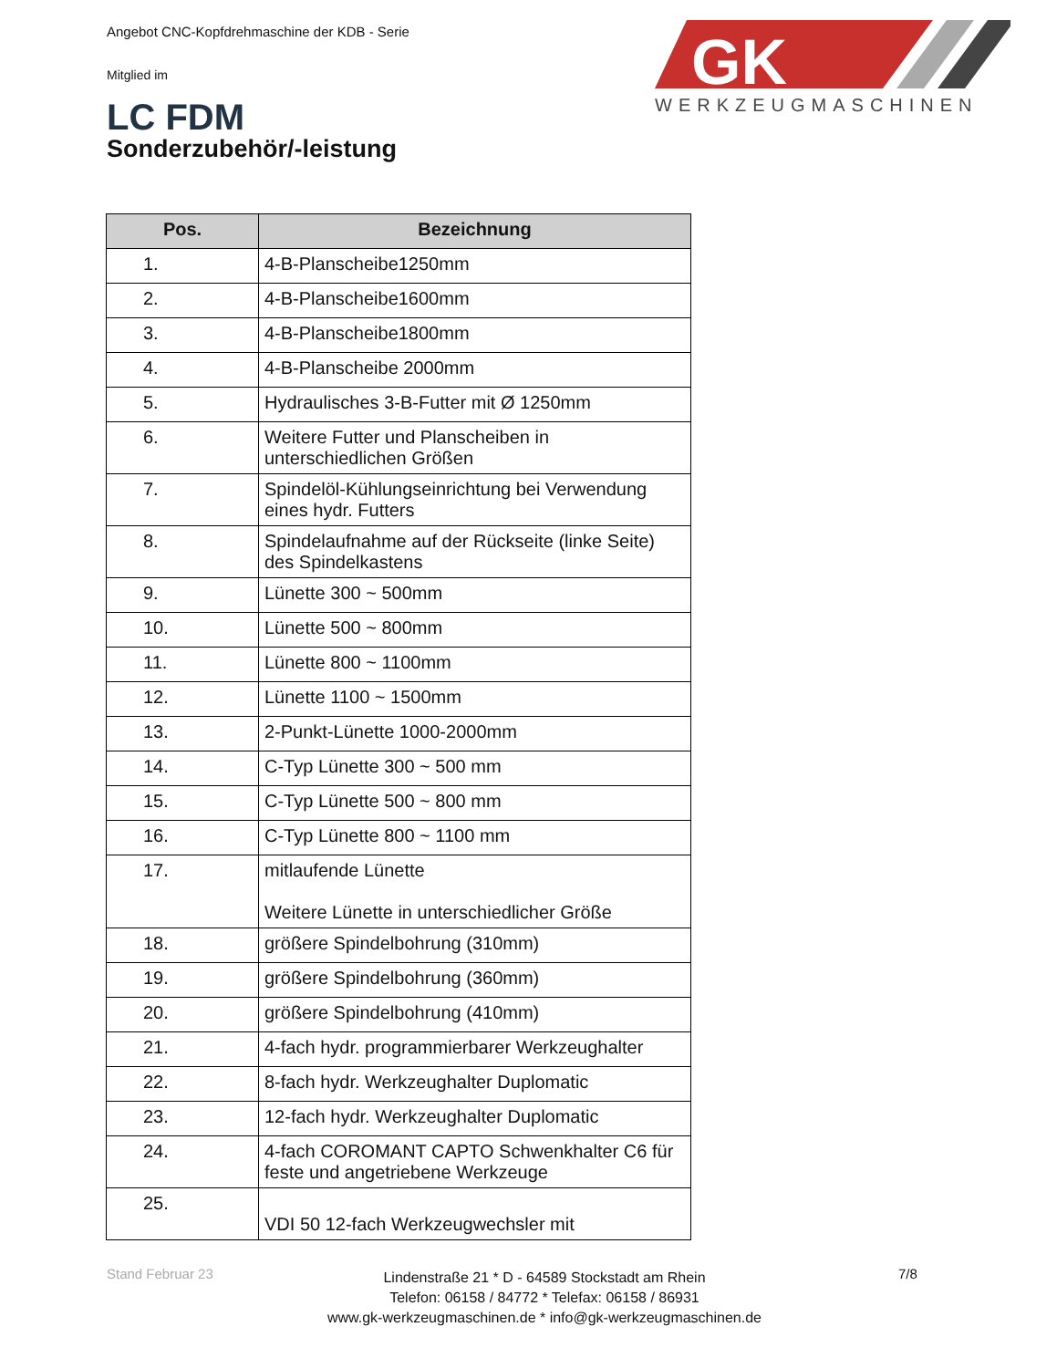Angebot CNC-Kopfdrehmaschine der KDB - Serie
Mitglied im
LC FDM
GK
WERKZEUGMASCHINEN
Sonderzubehör/-leistung
| Pos. | Bezeichnung |
| --- | --- |
| 1. | 4-B-Planscheibe1250mm |
| 2. | 4-B-Planscheibe1600mm |
| 3. | 4-B-Planscheibe1800mm |
| 4. | 4-B-Planscheibe 2000mm |
| 5. | Hydraulisches 3-B-Futter mit Ø 1250mm |
| 6. | Weitere Futter und Planscheiben in unterschiedlichen Größen |
| 7. | Spindelöl-Kühlungseinrichtung bei Verwendung eines hydr. Futters |
| 8. | Spindelaufnahme auf der Rückseite (linke Seite) des Spindelkastens |
| 9. | Lünette 300 ~ 500mm |
| 10. | Lünette 500 ~ 800mm |
| 11. | Lünette 800 ~ 1100mm |
| 12. | Lünette 1100 ~ 1500mm |
| 13. | 2-Punkt-Lünette 1000-2000mm |
| 14. | C-Typ Lünette 300 ~ 500 mm |
| 15. | C-Typ Lünette 500 ~ 800 mm |
| 16. | C-Typ Lünette 800 ~ 1100 mm |
| 17. | mitlaufende Lünette Weitere Lünette in unterschiedlicher Größe |
| 18. | größere Spindelbohrung (310mm) |
| 19. | größere Spindelbohrung (360mm) |
| 20. | größere Spindelbohrung (410mm) |
| 21. | 4-fach hydr. programmierbarer Werkzeughalter |
| 22. | 8-fach hydr. Werkzeughalter Duplomatic |
| 23. | 12-fach hydr. Werkzeughalter Duplomatic |
| 24. | 4-fach COROMANT CAPTO Schwenkhalter C6 für feste und angetriebene Werkzeuge |
| 25. | VDI 50 12-fach Werkzeugwechsler mit |
Stand Februar 23
Lindenstraße 21 * D - 64589 Stockstadt am Rhein
Telefon: 06158 / 84772 * Telefax: 06158 / 86931
www.gk-werkzeugmaschinen.de * info@gk-werkzeugmaschinen.de
7/8